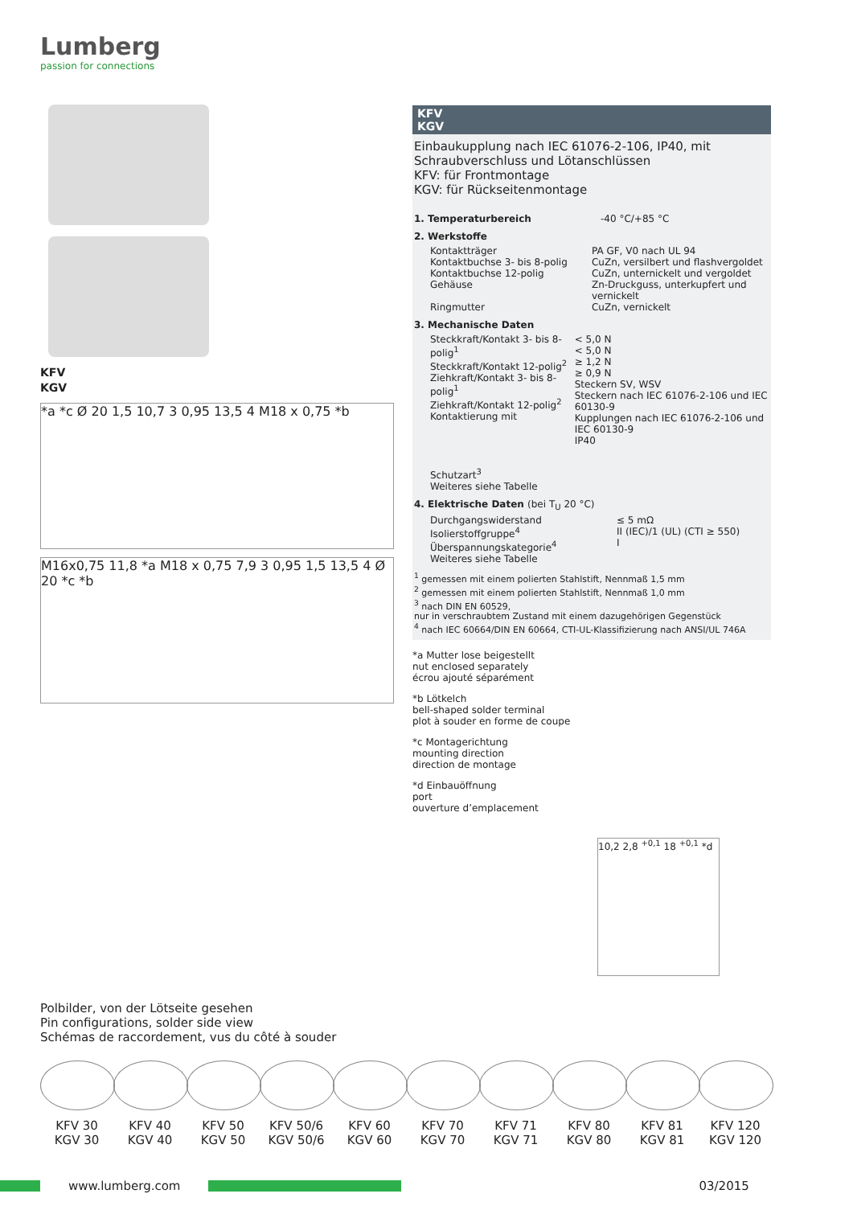Lumberg
passion for connections
KFV KGV
*a *c Ø 20 1,5 10,7 3 0,95 13,5 4 M18 x 0,75 *b
M16x0,75 11,8 *a M18 x 0,75 7,9 3 0,95 1,5 13,5 4 Ø 20 *c *b
KFV
KGV
Einbaukupplung nach IEC 61076-2-106, IP40, mit Schraubverschluss und Lötanschlüssen
KFV: für Frontmontage
KGV: für Rückseitenmontage
1. Temperaturbereich -40 °C/+85 °C
2. Werkstoffe
Kontaktträger
Kontaktbuchse 3- bis 8-polig
Kontaktbuchse 12-polig
Gehäuse
Ringmutter
PA GF, V0 nach UL 94
CuZn, versilbert und flashvergoldet
CuZn, unternickelt und vergoldet
Zn-Druckguss, unterkupfert und vernickelt
CuZn, vernickelt
3. Mechanische Daten
Steckkraft/Kontakt 3- bis 8-polig<sup>1</sup>
Steckkraft/Kontakt 12-polig<sup>2</sup>
Ziehkraft/Kontakt 3- bis 8-polig<sup>1</sup>
Ziehkraft/Kontakt 12-polig<sup>2</sup>
Kontaktierung mit
Schutzart<sup>3</sup>
Weiteres siehe Tabelle
< 5,0 N
< 5,0 N
≥ 1,2 N
≥ 0,9 N
Steckern SV, WSV
Steckern nach IEC 61076-2-106 und IEC 60130-9
Kupplungen nach IEC 61076-2-106 und IEC 60130-9
IP40
4. Elektrische Daten (bei T<sub>U</sub> 20 °C)
Durchgangswiderstand
Isolierstoffgruppe<sup>4</sup>
Überspannungskategorie<sup>4</sup>
Weiteres siehe Tabelle
≤ 5 mΩ
II (IEC)/1 (UL) (CTI ≥ 550)
I
<sup>1</sup> gemessen mit einem polierten Stahlstift, Nennmaß 1,5 mm
<sup>2</sup> gemessen mit einem polierten Stahlstift, Nennmaß 1,0 mm
<sup>3</sup> nach DIN EN 60529,
nur in verschraubtem Zustand mit einem dazugehörigen Gegenstück
<sup>4</sup> nach IEC 60664/DIN EN 60664, CTI-UL-Klassifizierung nach ANSI/UL 746A
*a Mutter lose beigestellt
nut enclosed separately
écrou ajouté séparément
*b Lötkelch
bell-shaped solder terminal
plot à souder en forme de coupe
*c Montagerichtung
mounting direction
direction de montage
*d Einbauöffnung
port
ouverture d’emplacement
10,2 2,8 <sup>+0,1</sup> 18 <sup>+0,1</sup> *d
Polbilder, von der Lötseite gesehen
Pin configurations, solder side view
Schémas de raccordement, vus du côté à souder
KFV 30
KGV 30
KFV 40
KGV 40
KFV 50
KGV 50
KFV 50/6
KGV 50/6
KFV 60
KGV 60
KFV 70
KGV 70
KFV 71
KGV 71
KFV 80
KGV 80
KFV 81
KGV 81
KFV 120
KGV 120
www.lumberg.com 03/2015